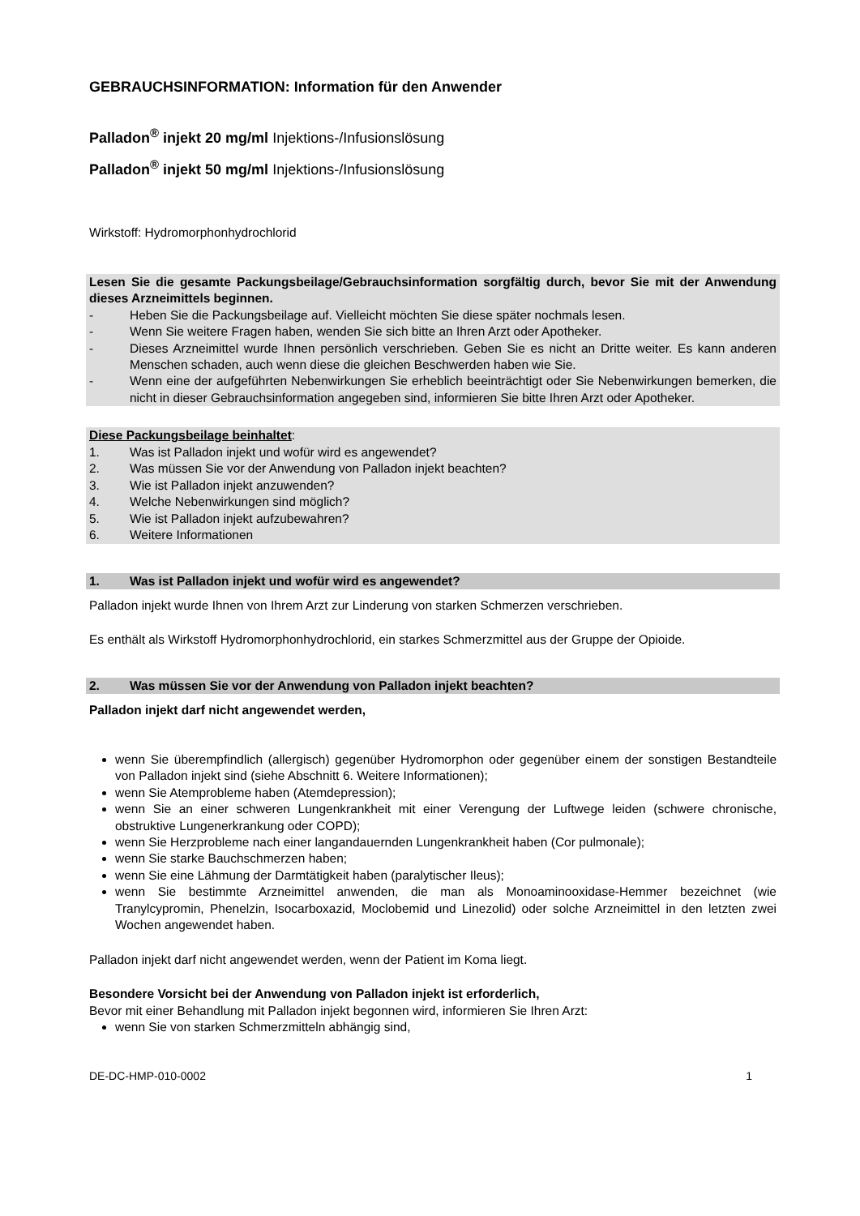GEBRAUCHSINFORMATION: Information für den Anwender
Palladon<sup>®</sup> injekt 20 mg/ml Injektions-/Infusionslösung
Palladon<sup>®</sup> injekt 50 mg/ml Injektions-/Infusionslösung
Wirkstoff: Hydromorphonhydrochlorid
Lesen Sie die gesamte Packungsbeilage/Gebrauchsinformation sorgfältig durch, bevor Sie mit der Anwendung dieses Arzneimittels beginnen.
- Heben Sie die Packungsbeilage auf. Vielleicht möchten Sie diese später nochmals lesen.
- Wenn Sie weitere Fragen haben, wenden Sie sich bitte an Ihren Arzt oder Apotheker.
- Dieses Arzneimittel wurde Ihnen persönlich verschrieben. Geben Sie es nicht an Dritte weiter. Es kann anderen Menschen schaden, auch wenn diese die gleichen Beschwerden haben wie Sie.
- Wenn eine der aufgeführten Nebenwirkungen Sie erheblich beeinträchtigt oder Sie Nebenwirkungen bemerken, die nicht in dieser Gebrauchsinformation angegeben sind, informieren Sie bitte Ihren Arzt oder Apotheker.
Diese Packungsbeilage beinhaltet:
1. Was ist Palladon injekt und wofür wird es angewendet?
2. Was müssen Sie vor der Anwendung von Palladon injekt beachten?
3. Wie ist Palladon injekt anzuwenden?
4. Welche Nebenwirkungen sind möglich?
5. Wie ist Palladon injekt aufzubewahren?
6. Weitere Informationen
1. Was ist Palladon injekt und wofür wird es angewendet?
Palladon injekt wurde Ihnen von Ihrem Arzt zur Linderung von starken Schmerzen verschrieben.
Es enthält als Wirkstoff Hydromorphonhydrochlorid, ein starkes Schmerzmittel aus der Gruppe der Opioide.
2. Was müssen Sie vor der Anwendung von Palladon injekt beachten?
Palladon injekt darf nicht angewendet werden,
wenn Sie überempfindlich (allergisch) gegenüber Hydromorphon oder gegenüber einem der sonstigen Bestandteile von Palladon injekt sind (siehe Abschnitt 6. Weitere Informationen);
wenn Sie Atemprobleme haben (Atemdepression);
wenn Sie an einer schweren Lungenkrankheit mit einer Verengung der Luftwege leiden (schwere chronische, obstruktive Lungenerkrankung oder COPD);
wenn Sie Herzprobleme nach einer langandauernden Lungenkrankheit haben (Cor pulmonale);
wenn Sie starke Bauchschmerzen haben;
wenn Sie eine Lähmung der Darmtätigkeit haben (paralytischer Ileus);
wenn Sie bestimmte Arzneimittel anwenden, die man als Monoaminooxidase-Hemmer bezeichnet (wie Tranylcypromin, Phenelzin, Isocarboxazid, Moclobemid und Linezolid) oder solche Arzneimittel in den letzten zwei Wochen angewendet haben.
Palladon injekt darf nicht angewendet werden, wenn der Patient im Koma liegt.
Besondere Vorsicht bei der Anwendung von Palladon injekt ist erforderlich,
Bevor mit einer Behandlung mit Palladon injekt begonnen wird, informieren Sie Ihren Arzt:
wenn Sie von starken Schmerzmitteln abhängig sind,
DE-DC-HMP-010-0002 1